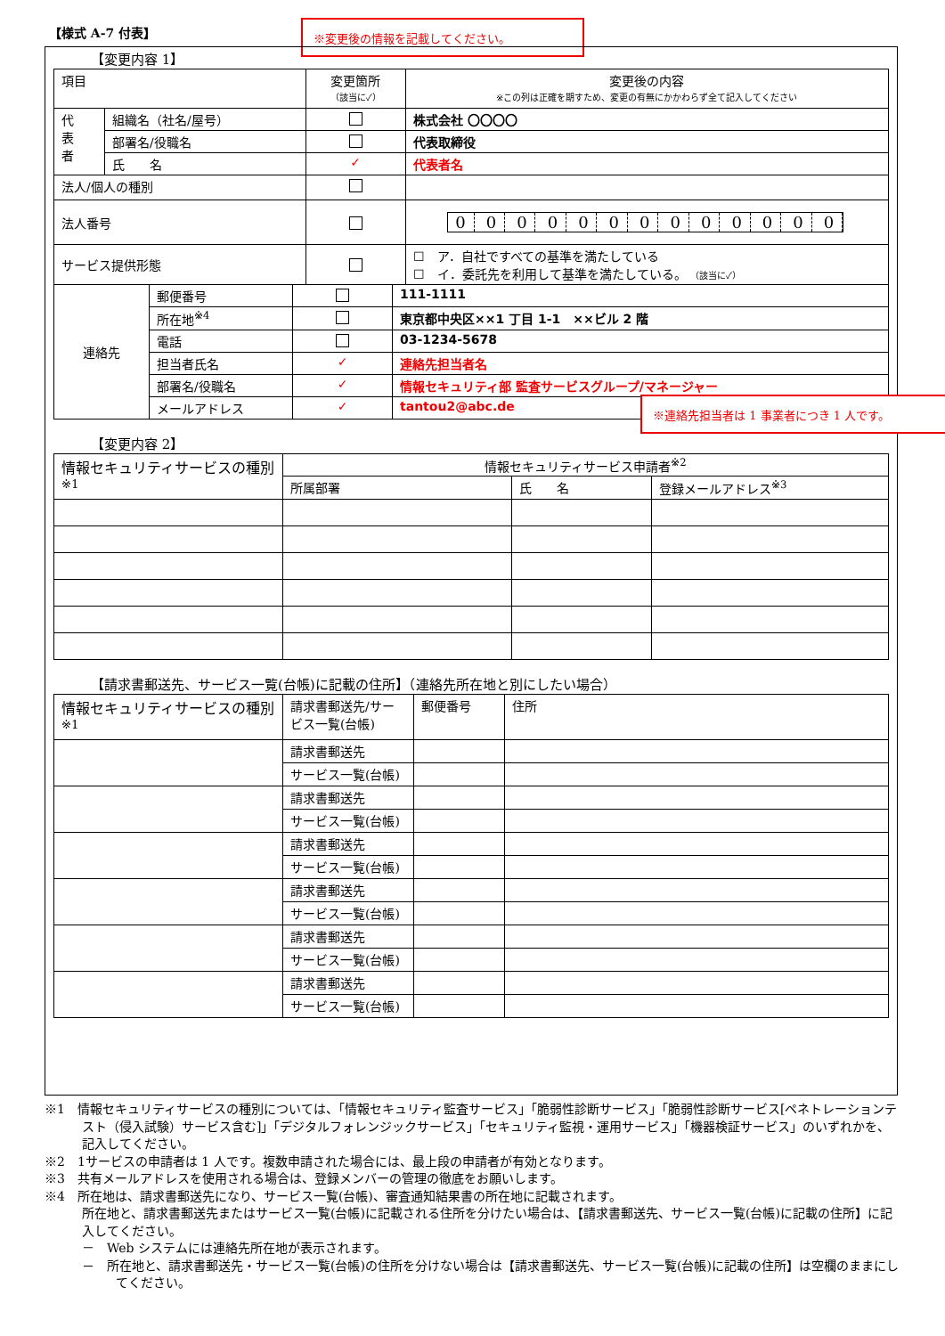【様式 A-7 付表】 ※変更後の情報を記載してください。
【変更内容 1】
| 項目 | | 変更箇所 （該当に✓） | 変更後の内容 ※この列は正確を期すため、変更の有無にかかわらず全て記入してください |
| 代 表 者 | 組織名（社名/屋号） | | 株式会社 〇〇〇〇 |
| | 部署名/役職名 | | 代表取締役 |
| | 氏 名 | ✓ | 代表者名 |
| 法人/個人の種別 | | | |
| 法人番号 | | | 0 0 0 0 0 0 0 0 0 0 0 0 0 |
| サービス提供形態 | | | ☐ ア．自社ですべての基準を満たしている ☐ イ．委託先を利用して基準を満たしている。 （該当に✓） |
※連絡先担当者は 1 事業者につき 1 人です。
| 連絡先 | 郵便番号 | | 111-1111 |
| | 所在地<sup>※4</sup> | | 東京都中央区××1 丁目 1-1 ××ビル 2 階 |
| | 電話 | | 03-1234-5678 |
| | 担当者氏名 | ✓ | 連絡先担当者名 |
| | 部署名/役職名 | ✓ | 情報セキュリティ部 監査サービスグループ/マネージャー |
| | メールアドレス | ✓ | tantou2@abc.de |
【変更内容 2】
| 情報セキュリティサービスの種別<sup>※1</sup> | 情報セキュリティサービス申請者<sup>※2</sup> | | |
| | 所属部署 | 氏 名 | 登録メールアドレス<sup>※3</sup> |
【請求書郵送先、サービス一覧(台帳)に記載の住所】（連絡先所在地と別にしたい場合）
| 情報セキュリティサービスの種別<sup>※1</sup> | 請求書郵送先/サービス一覧(台帳) | 郵便番号 | 住所 |
| | 請求書郵送先 | | |
| | サービス一覧(台帳) | | |
| | 請求書郵送先 | | |
| | サービス一覧(台帳) | | |
| | 請求書郵送先 | | |
| | サービス一覧(台帳) | | |
| | 請求書郵送先 | | |
| | サービス一覧(台帳) | | |
| | 請求書郵送先 | | |
| | サービス一覧(台帳) | | |
| | 請求書郵送先 | | |
| | サービス一覧(台帳) | | |
※1　情報セキュリティサービスの種別については、「情報セキュリティ監査サービス」「脆弱性診断サービス」「脆弱性診断サービス[ペネトレーションテスト（侵入試験）サービス含む]」「デジタルフォレンジックサービス」「セキュリティ監視・運用サービス」「機器検証サービス」のいずれかを、記入してください。
※2　1サービスの申請者は 1 人です。複数申請された場合には、最上段の申請者が有効となります。
※3　共有メールアドレスを使用される場合は、登録メンバーの管理の徹底をお願いします。
※4　所在地は、請求書郵送先になり、サービス一覧(台帳)、審査通知結果書の所在地に記載されます。
所在地と、請求書郵送先またはサービス一覧(台帳)に記載される住所を分けたい場合は、【請求書郵送先、サービス一覧(台帳)に記載の住所】に記入してください。
－　Web システムには連絡先所在地が表示されます。
－　所在地と、請求書郵送先・サービス一覧(台帳)の住所を分けない場合は【請求書郵送先、サービス一覧(台帳)に記載の住所】は空欄のままにしてください。